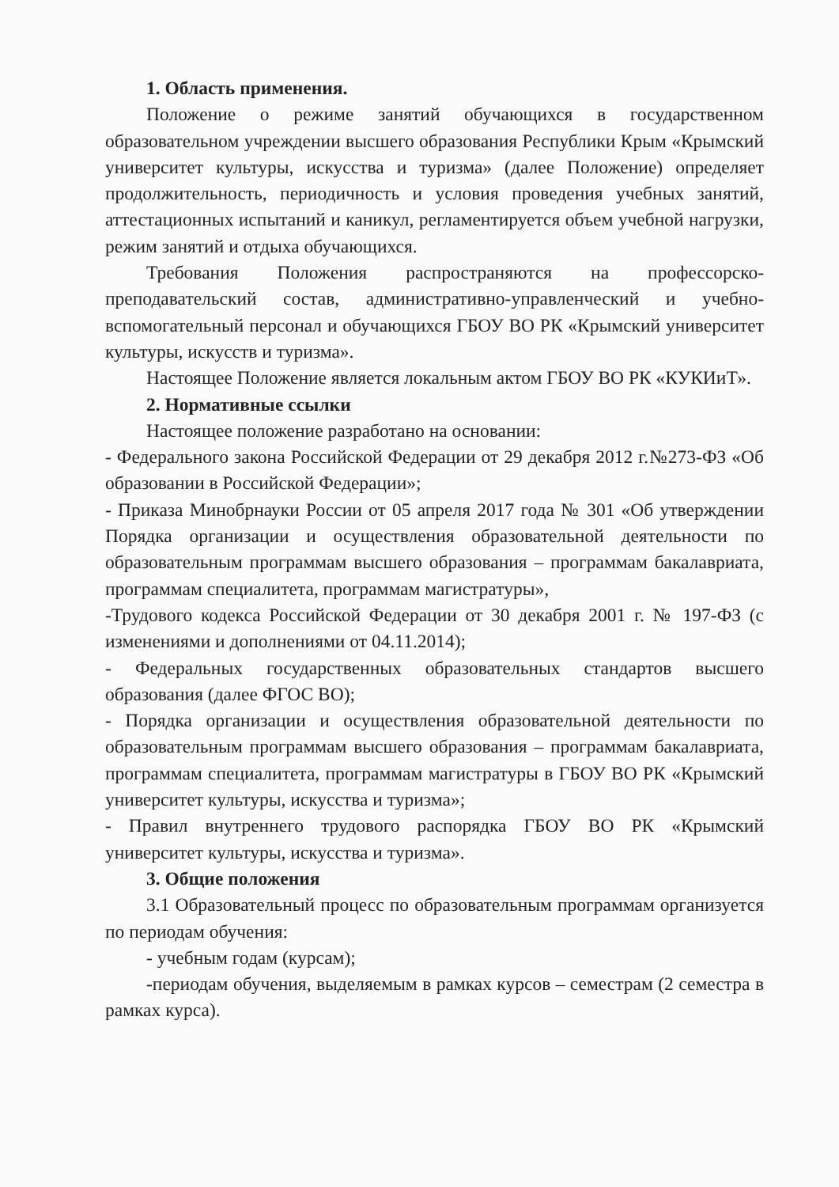1. Область применения.
Положение о режиме занятий обучающихся в государственном образовательном учреждении высшего образования Республики Крым «Крымский университет культуры, искусства и туризма» (далее Положение) определяет продолжительность, периодичность и условия проведения учебных занятий, аттестационных испытаний и каникул, регламентируется объем учебной нагрузки, режим занятий и отдыха обучающихся.
Требования Положения распространяются на профессорско-преподавательский состав, административно-управленческий и учебно-вспомогательный персонал и обучающихся ГБОУ ВО РК «Крымский университет культуры, искусств и туризма».
Настоящее Положение является локальным актом ГБОУ ВО РК «КУКИиТ».
2. Нормативные ссылки
Настоящее положение разработано на основании:
- Федерального закона Российской Федерации от 29 декабря 2012 г.№273-ФЗ «Об образовании в Российской Федерации»;
- Приказа Минобрнауки России от 05 апреля 2017 года № 301 «Об утверждении Порядка организации и осуществления образовательной деятельности по образовательным программам высшего образования – программам бакалавриата, программам специалитета, программам магистратуры»,
-Трудового кодекса Российской Федерации от 30 декабря 2001 г. № 197-ФЗ (с изменениями и дополнениями от 04.11.2014);
- Федеральных государственных образовательных стандартов высшего образования (далее ФГОС ВО);
- Порядка организации и осуществления образовательной деятельности по образовательным программам высшего образования – программам бакалавриата, программам специалитета, программам магистратуры в ГБОУ ВО РК «Крымский университет культуры, искусства и туризма»;
- Правил внутреннего трудового распорядка ГБОУ ВО РК «Крымский университет культуры, искусства и туризма».
3. Общие положения
3.1 Образовательный процесс по образовательным программам организуется по периодам обучения:
- учебным годам (курсам);
-периодам обучения, выделяемым в рамках курсов – семестрам (2 семестра в рамках курса).